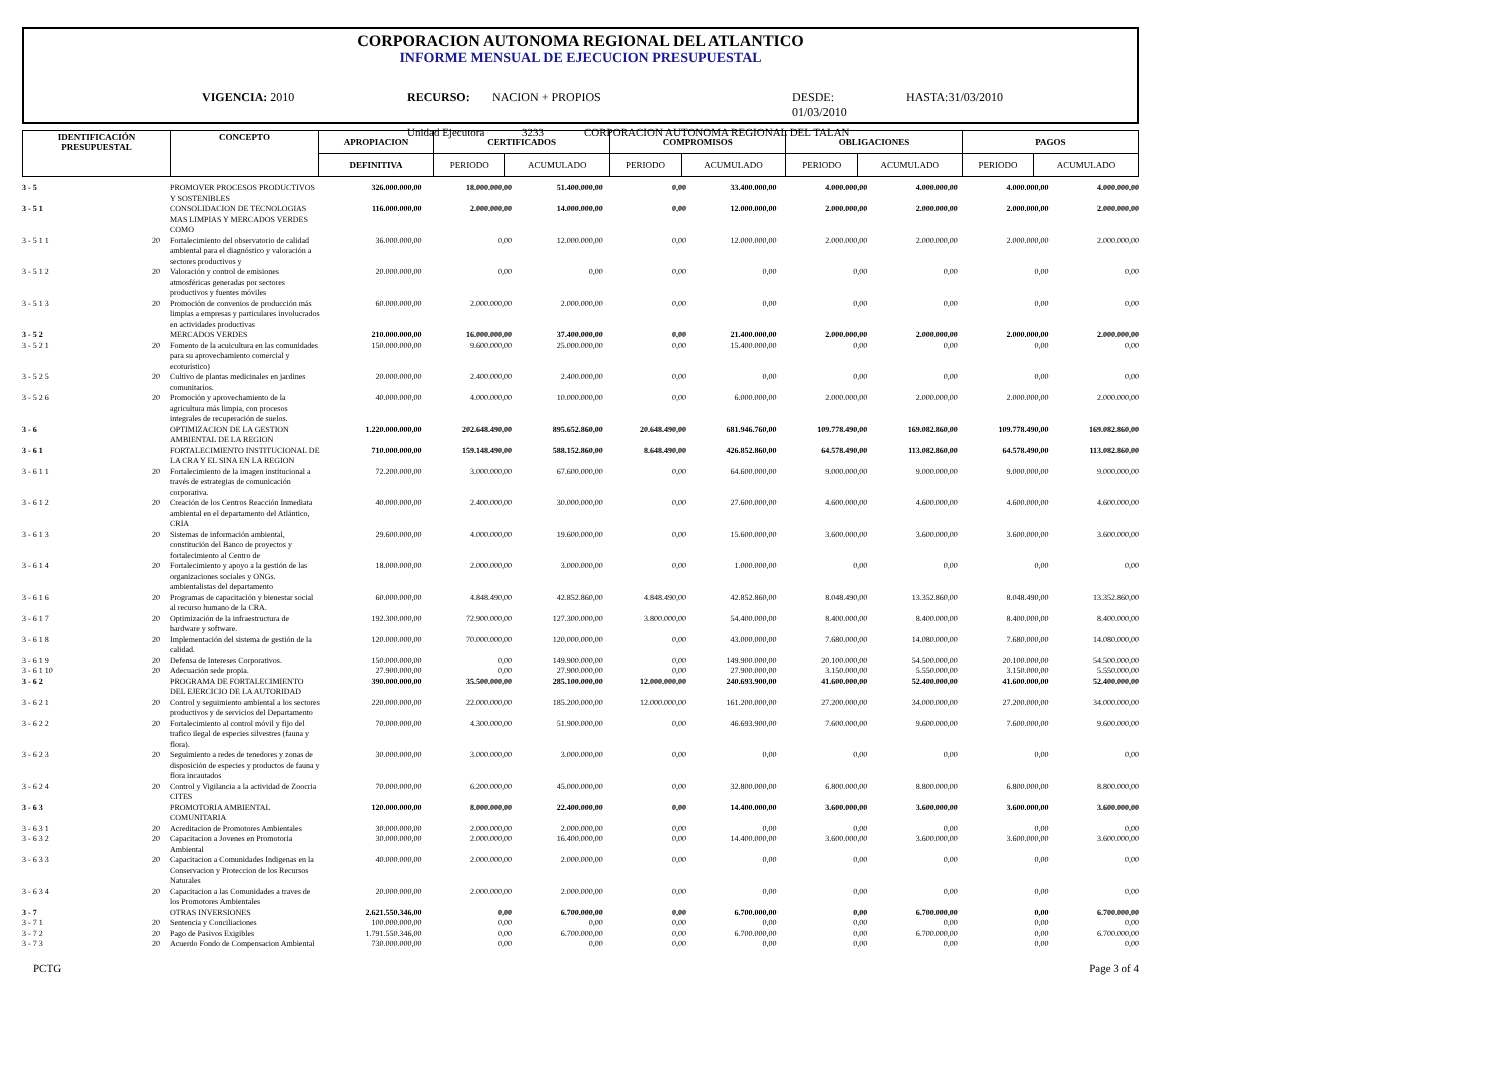CORPORACION AUTONOMA REGIONAL DEL ATLANTICO
INFORME MENSUAL DE EJECUCION PRESUPUESTAL
VIGENCIA: 2010 RECURSO: NACION + PROPIOS DESDE: 01/03/2010 HASTA:31/03/2010
Unidad Ejecutora 3233 CORPORACION AUTONOMA REGIONAL DEL TALAN
| IDENTIFICACIÓN PRESUPUESTAL | CONCEPTO | APROPIACION | CERTIFICADOS | | COMPROMISOS | | OBLIGACIONES | | PAGOS | |
| --- | --- | --- | --- | --- | --- | --- | --- | --- | --- | --- |
| | | DEFINITIVA | PERIODO | ACUMULADO | PERIODO | ACUMULADO | PERIODO | ACUMULADO | PERIODO | ACUMULADO |
| 3 - 5 | | PROMOVER PROCESOS PRODUCTIVOS Y SOSTENIBLES | 326.000.000,00 | 18.000.000,00 | 51.400.000,00 | 0,00 | 33.400.000,00 | 4.000.000,00 | 4.000.000,00 | 4.000.000,00 | 4.000.000,00 |
| 3 - 5 1 | | CONSOLIDACION DE TECNOLOGIAS MAS LIMPIAS Y MERCADOS VERDES COMO | 116.000.000,00 | 2.000.000,00 | 14.000.000,00 | 0,00 | 12.000.000,00 | 2.000.000,00 | 2.000.000,00 | 2.000.000,00 | 2.000.000,00 |
| 3 - 5 1 1 | 20 | Fortalecimiento del observatorio de calidad ambiental para el diagnóstico y valoración a sectores productivos y | 36.000.000,00 | 0,00 | 12.000.000,00 | 0,00 | 12.000.000,00 | 2.000.000,00 | 2.000.000,00 | 2.000.000,00 | 2.000.000,00 |
| 3 - 5 1 2 | 20 | Valoración y control de emisiones atmosféricas generadas por sectores productivos y fuentes móviles | 20.000.000,00 | 0,00 | 0,00 | 0,00 | 0,00 | 0,00 | 0,00 | 0,00 | 0,00 |
| 3 - 5 1 3 | 20 | Promoción de convenios de producción más limpias a empresas y particulares involucrados en actividades productivas | 60.000.000,00 | 2.000.000,00 | 2.000.000,00 | 0,00 | 0,00 | 0,00 | 0,00 | 0,00 | 0,00 |
| 3 - 5 2 | | MERCADOS VERDES | 210.000.000,00 | 16.000.000,00 | 37.400.000,00 | 0,00 | 21.400.000,00 | 2.000.000,00 | 2.000.000,00 | 2.000.000,00 | 2.000.000,00 |
| 3 - 5 2 1 | 20 | Fomento de la acuicultura en las comunidades para su aprovechamiento comercial y ecoturístico) | 150.000.000,00 | 9.600.000,00 | 25.000.000,00 | 0,00 | 15.400.000,00 | 0,00 | 0,00 | 0,00 | 0,00 |
| 3 - 5 2 5 | 20 | Cultivo de plantas medicinales en jardines comunitarios. | 20.000.000,00 | 2.400.000,00 | 2.400.000,00 | 0,00 | 0,00 | 0,00 | 0,00 | 0,00 | 0,00 |
| 3 - 5 2 6 | 20 | Promoción y aprovechamiento de la agricultura más limpia, con procesos integrales de recuperación de suelos. | 40.000.000,00 | 4.000.000,00 | 10.000.000,00 | 0,00 | 6.000.000,00 | 2.000.000,00 | 2.000.000,00 | 2.000.000,00 | 2.000.000,00 |
| 3 - 6 | | OPTIMIZACION DE LA GESTION AMBIENTAL DE LA REGION | 1.220.000.000,00 | 202.648.490,00 | 895.652.860,00 | 20.648.490,00 | 681.946.760,00 | 109.778.490,00 | 169.082.860,00 | 109.778.490,00 | 169.082.860,00 |
| 3 - 6 1 | | FORTALECIMIENTO INSTITUCIONAL DE LA CRA Y EL SINA EN LA REGION | 710.000.000,00 | 159.148.490,00 | 588.152.860,00 | 8.648.490,00 | 426.852.860,00 | 64.578.490,00 | 113.082.860,00 | 64.578.490,00 | 113.082.860,00 |
| 3 - 6 1 1 | 20 | Fortalecimiento de la imagen institucional a través de estrategias de comunicación corporativa. | 72.200.000,00 | 3.000.000,00 | 67.600.000,00 | 0,00 | 64.600.000,00 | 9.000.000,00 | 9.000.000,00 | 9.000.000,00 | 9.000.000,00 |
| 3 - 6 1 2 | 20 | Creación de los Centros Reacción Inmediata ambiental en el departamento del Atlántico, CRIA | 40.000.000,00 | 2.400.000,00 | 30.000.000,00 | 0,00 | 27.600.000,00 | 4.600.000,00 | 4.600.000,00 | 4.600.000,00 | 4.600.000,00 |
| 3 - 6 1 3 | 20 | Sistemas de información ambiental, constitución del Banco de proyectos y fortalecimiento al Centro de | 29.600.000,00 | 4.000.000,00 | 19.600.000,00 | 0,00 | 15.600.000,00 | 3.600.000,00 | 3.600.000,00 | 3.600.000,00 | 3.600.000,00 |
| 3 - 6 1 4 | 20 | Fortalecimiento y apoyo a la gestión de las organizaciones sociales y ONGs. ambientalistas del departamento | 18.000.000,00 | 2.000.000,00 | 3.000.000,00 | 0,00 | 1.000.000,00 | 0,00 | 0,00 | 0,00 | 0,00 |
| 3 - 6 1 6 | 20 | Programas de capacitación y bienestar social al recurso humano de la CRA. | 60.000.000,00 | 4.848.490,00 | 42.852.860,00 | 4.848.490,00 | 42.852.860,00 | 8.048.490,00 | 13.352.860,00 | 8.048.490,00 | 13.352.860,00 |
| 3 - 6 1 7 | 20 | Optimización de la infraestructura de hardware y software. | 192.300.000,00 | 72.900.000,00 | 127.300.000,00 | 3.800.000,00 | 54.400.000,00 | 8.400.000,00 | 8.400.000,00 | 8.400.000,00 | 8.400.000,00 |
| 3 - 6 1 8 | 20 | Implementación del sistema de gestión de la calidad. | 120.000.000,00 | 70.000.000,00 | 120.000.000,00 | 0,00 | 43.000.000,00 | 7.680.000,00 | 14.080.000,00 | 7.680.000,00 | 14.080.000,00 |
| 3 - 6 1 9 | 20 | Defensa de Intereses Corporativos. | 150.000.000,00 | 0,00 | 149.900.000,00 | 0,00 | 149.900.000,00 | 20.100.000,00 | 54.500.000,00 | 20.100.000,00 | 54.500.000,00 |
| 3 - 6 1 10 | 20 | Adecuación sede propia. | 27.900.000,00 | 0,00 | 27.900.000,00 | 0,00 | 27.900.000,00 | 3.150.000,00 | 5.550.000,00 | 3.150.000,00 | 5.550.000,00 |
| 3 - 6 2 | | PROGRAMA DE FORTALECIMIENTO DEL EJERCICIO DE LA AUTORIDAD | 390.000.000,00 | 35.500.000,00 | 285.100.000,00 | 12.000.000,00 | 240.693.900,00 | 41.600.000,00 | 52.400.000,00 | 41.600.000,00 | 52.400.000,00 |
| 3 - 6 2 1 | 20 | Control y seguimiento ambiental a los sectores productivos y de servicios del Departamento | 220.000.000,00 | 22.000.000,00 | 185.200.000,00 | 12.000.000,00 | 161.200.000,00 | 27.200.000,00 | 34.000.000,00 | 27.200.000,00 | 34.000.000,00 |
| 3 - 6 2 2 | 20 | Fortalecimiento al control móvil y fijo del trafico ilegal de especies silvestres (fauna y flora). | 70.000.000,00 | 4.300.000,00 | 51.900.000,00 | 0,00 | 46.693.900,00 | 7.600.000,00 | 9.600.000,00 | 7.600.000,00 | 9.600.000,00 |
| 3 - 6 2 3 | 20 | Seguimiento a redes de tenedores y zonas de disposición de especies y productos de fauna y flora incautados | 30.000.000,00 | 3.000.000,00 | 3.000.000,00 | 0,00 | 0,00 | 0,00 | 0,00 | 0,00 | 0,00 |
| 3 - 6 2 4 | 20 | Control y Vigilancia a la actividad de Zoocria CITES | 70.000.000,00 | 6.200.000,00 | 45.000.000,00 | 0,00 | 32.800.000,00 | 6.800.000,00 | 8.800.000,00 | 6.800.000,00 | 8.800.000,00 |
| 3 - 6 3 | | PROMOTORIA AMBIENTAL COMUNITARIA | 120.000.000,00 | 8.000.000,00 | 22.400.000,00 | 0,00 | 14.400.000,00 | 3.600.000,00 | 3.600.000,00 | 3.600.000,00 | 3.600.000,00 |
| 3 - 6 3 1 | 20 | Acreditacion de Promotores Ambientales | 30.000.000,00 | 2.000.000,00 | 2.000.000,00 | 0,00 | 0,00 | 0,00 | 0,00 | 0,00 | 0,00 |
| 3 - 6 3 2 | 20 | Capacitacion a Jovenes en Promotoria Ambiental | 30.000.000,00 | 2.000.000,00 | 16.400.000,00 | 0,00 | 14.400.000,00 | 3.600.000,00 | 3.600.000,00 | 3.600.000,00 | 3.600.000,00 |
| 3 - 6 3 3 | 20 | Capacitacion a Comunidades Indigenas en la Conservacion y Proteccion de los Recursos Naturales | 40.000.000,00 | 2.000.000,00 | 2.000.000,00 | 0,00 | 0,00 | 0,00 | 0,00 | 0,00 | 0,00 |
| 3 - 6 3 4 | 20 | Capacitacion a las Comunidades a traves de los Promotores Ambientales | 20.000.000,00 | 2.000.000,00 | 2.000.000,00 | 0,00 | 0,00 | 0,00 | 0,00 | 0,00 | 0,00 |
| 3 - 7 | | OTRAS INVERSIONES | 2.621.550.346,00 | 0,00 | 6.700.000,00 | 0,00 | 6.700.000,00 | 0,00 | 6.700.000,00 | 0,00 | 6.700.000,00 |
| 3 - 7 1 | 20 | Sentencia y Conciliaciones | 100.000.000,00 | 0,00 | 0,00 | 0,00 | 0,00 | 0,00 | 0,00 | 0,00 | 0,00 |
| 3 - 7 2 | 20 | Pago de Pasivos Exigibles | 1.791.550.346,00 | 0,00 | 6.700.000,00 | 0,00 | 6.700.000,00 | 0,00 | 6.700.000,00 | 0,00 | 6.700.000,00 |
| 3 - 7 3 | 20 | Acuerdo Fondo de Compensacion Ambiental | 730.000.000,00 | 0,00 | 0,00 | 0,00 | 0,00 | 0,00 | 0,00 | 0,00 | 0,00 |
PCTG Page 3 of 4